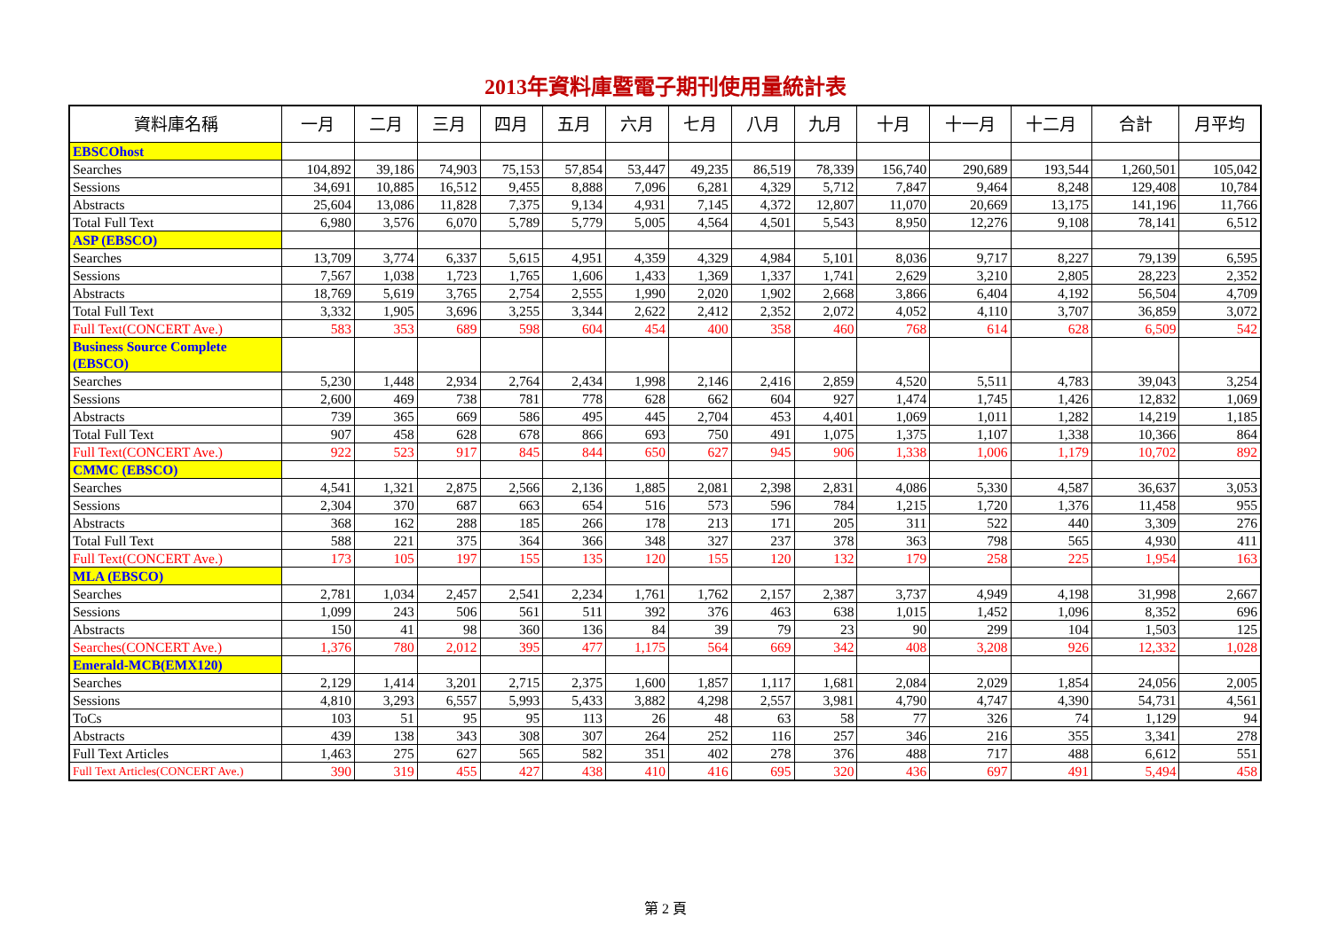2013年資料庫暨電子期刊使用量統計表
| 資料庫名稱 | 一月 | 二月 | 三月 | 四月 | 五月 | 六月 | 七月 | 八月 | 九月 | 十月 | 十一月 | 十二月 | 合計 | 月平均 |
| --- | --- | --- | --- | --- | --- | --- | --- | --- | --- | --- | --- | --- | --- | --- |
| EBSCOhost | | | | | | | | | | | | | | |
| Searches | 104,892 | 39,186 | 74,903 | 75,153 | 57,854 | 53,447 | 49,235 | 86,519 | 78,339 | 156,740 | 290,689 | 193,544 | 1,260,501 | 105,042 |
| Sessions | 34,691 | 10,885 | 16,512 | 9,455 | 8,888 | 7,096 | 6,281 | 4,329 | 5,712 | 7,847 | 9,464 | 8,248 | 129,408 | 10,784 |
| Abstracts | 25,604 | 13,086 | 11,828 | 7,375 | 9,134 | 4,931 | 7,145 | 4,372 | 12,807 | 11,070 | 20,669 | 13,175 | 141,196 | 11,766 |
| Total Full Text | 6,980 | 3,576 | 6,070 | 5,789 | 5,779 | 5,005 | 4,564 | 4,501 | 5,543 | 8,950 | 12,276 | 9,108 | 78,141 | 6,512 |
| ASP (EBSCO) | | | | | | | | | | | | | | |
| Searches | 13,709 | 3,774 | 6,337 | 5,615 | 4,951 | 4,359 | 4,329 | 4,984 | 5,101 | 8,036 | 9,717 | 8,227 | 79,139 | 6,595 |
| Sessions | 7,567 | 1,038 | 1,723 | 1,765 | 1,606 | 1,433 | 1,369 | 1,337 | 1,741 | 2,629 | 3,210 | 2,805 | 28,223 | 2,352 |
| Abstracts | 18,769 | 5,619 | 3,765 | 2,754 | 2,555 | 1,990 | 2,020 | 1,902 | 2,668 | 3,866 | 6,404 | 4,192 | 56,504 | 4,709 |
| Total Full Text | 3,332 | 1,905 | 3,696 | 3,255 | 3,344 | 2,622 | 2,412 | 2,352 | 2,072 | 4,052 | 4,110 | 3,707 | 36,859 | 3,072 |
| Full Text(CONCERT Ave.) | 583 | 353 | 689 | 598 | 604 | 454 | 400 | 358 | 460 | 768 | 614 | 628 | 6,509 | 542 |
| Business Source Complete (EBSCO) | | | | | | | | | | | | | | |
| Searches | 5,230 | 1,448 | 2,934 | 2,764 | 2,434 | 1,998 | 2,146 | 2,416 | 2,859 | 4,520 | 5,511 | 4,783 | 39,043 | 3,254 |
| Sessions | 2,600 | 469 | 738 | 781 | 778 | 628 | 662 | 604 | 927 | 1,474 | 1,745 | 1,426 | 12,832 | 1,069 |
| Abstracts | 739 | 365 | 669 | 586 | 495 | 445 | 2,704 | 453 | 4,401 | 1,069 | 1,011 | 1,282 | 14,219 | 1,185 |
| Total Full Text | 907 | 458 | 628 | 678 | 866 | 693 | 750 | 491 | 1,075 | 1,375 | 1,107 | 1,338 | 10,366 | 864 |
| Full Text(CONCERT Ave.) | 922 | 523 | 917 | 845 | 844 | 650 | 627 | 945 | 906 | 1,338 | 1,006 | 1,179 | 10,702 | 892 |
| CMMC (EBSCO) | | | | | | | | | | | | | | |
| Searches | 4,541 | 1,321 | 2,875 | 2,566 | 2,136 | 1,885 | 2,081 | 2,398 | 2,831 | 4,086 | 5,330 | 4,587 | 36,637 | 3,053 |
| Sessions | 2,304 | 370 | 687 | 663 | 654 | 516 | 573 | 596 | 784 | 1,215 | 1,720 | 1,376 | 11,458 | 955 |
| Abstracts | 368 | 162 | 288 | 185 | 266 | 178 | 213 | 171 | 205 | 311 | 522 | 440 | 3,309 | 276 |
| Total Full Text | 588 | 221 | 375 | 364 | 366 | 348 | 327 | 237 | 378 | 363 | 798 | 565 | 4,930 | 411 |
| Full Text(CONCERT Ave.) | 173 | 105 | 197 | 155 | 135 | 120 | 155 | 120 | 132 | 179 | 258 | 225 | 1,954 | 163 |
| MLA (EBSCO) | | | | | | | | | | | | | | |
| Searches | 2,781 | 1,034 | 2,457 | 2,541 | 2,234 | 1,761 | 1,762 | 2,157 | 2,387 | 3,737 | 4,949 | 4,198 | 31,998 | 2,667 |
| Sessions | 1,099 | 243 | 506 | 561 | 511 | 392 | 376 | 463 | 638 | 1,015 | 1,452 | 1,096 | 8,352 | 696 |
| Abstracts | 150 | 41 | 98 | 360 | 136 | 84 | 39 | 79 | 23 | 90 | 299 | 104 | 1,503 | 125 |
| Searches(CONCERT Ave.) | 1,376 | 780 | 2,012 | 395 | 477 | 1,175 | 564 | 669 | 342 | 408 | 3,208 | 926 | 12,332 | 1,028 |
| Emerald-MCB(EMX120) | | | | | | | | | | | | | | |
| Searches | 2,129 | 1,414 | 3,201 | 2,715 | 2,375 | 1,600 | 1,857 | 1,117 | 1,681 | 2,084 | 2,029 | 1,854 | 24,056 | 2,005 |
| Sessions | 4,810 | 3,293 | 6,557 | 5,993 | 5,433 | 3,882 | 4,298 | 2,557 | 3,981 | 4,790 | 4,747 | 4,390 | 54,731 | 4,561 |
| ToCs | 103 | 51 | 95 | 95 | 113 | 26 | 48 | 63 | 58 | 77 | 326 | 74 | 1,129 | 94 |
| Abstracts | 439 | 138 | 343 | 308 | 307 | 264 | 252 | 116 | 257 | 346 | 216 | 355 | 3,341 | 278 |
| Full Text Articles | 1,463 | 275 | 627 | 565 | 582 | 351 | 402 | 278 | 376 | 488 | 717 | 488 | 6,612 | 551 |
| Full Text Articles(CONCERT Ave.) | 390 | 319 | 455 | 427 | 438 | 410 | 416 | 695 | 320 | 436 | 697 | 491 | 5,494 | 458 |
第 2 頁